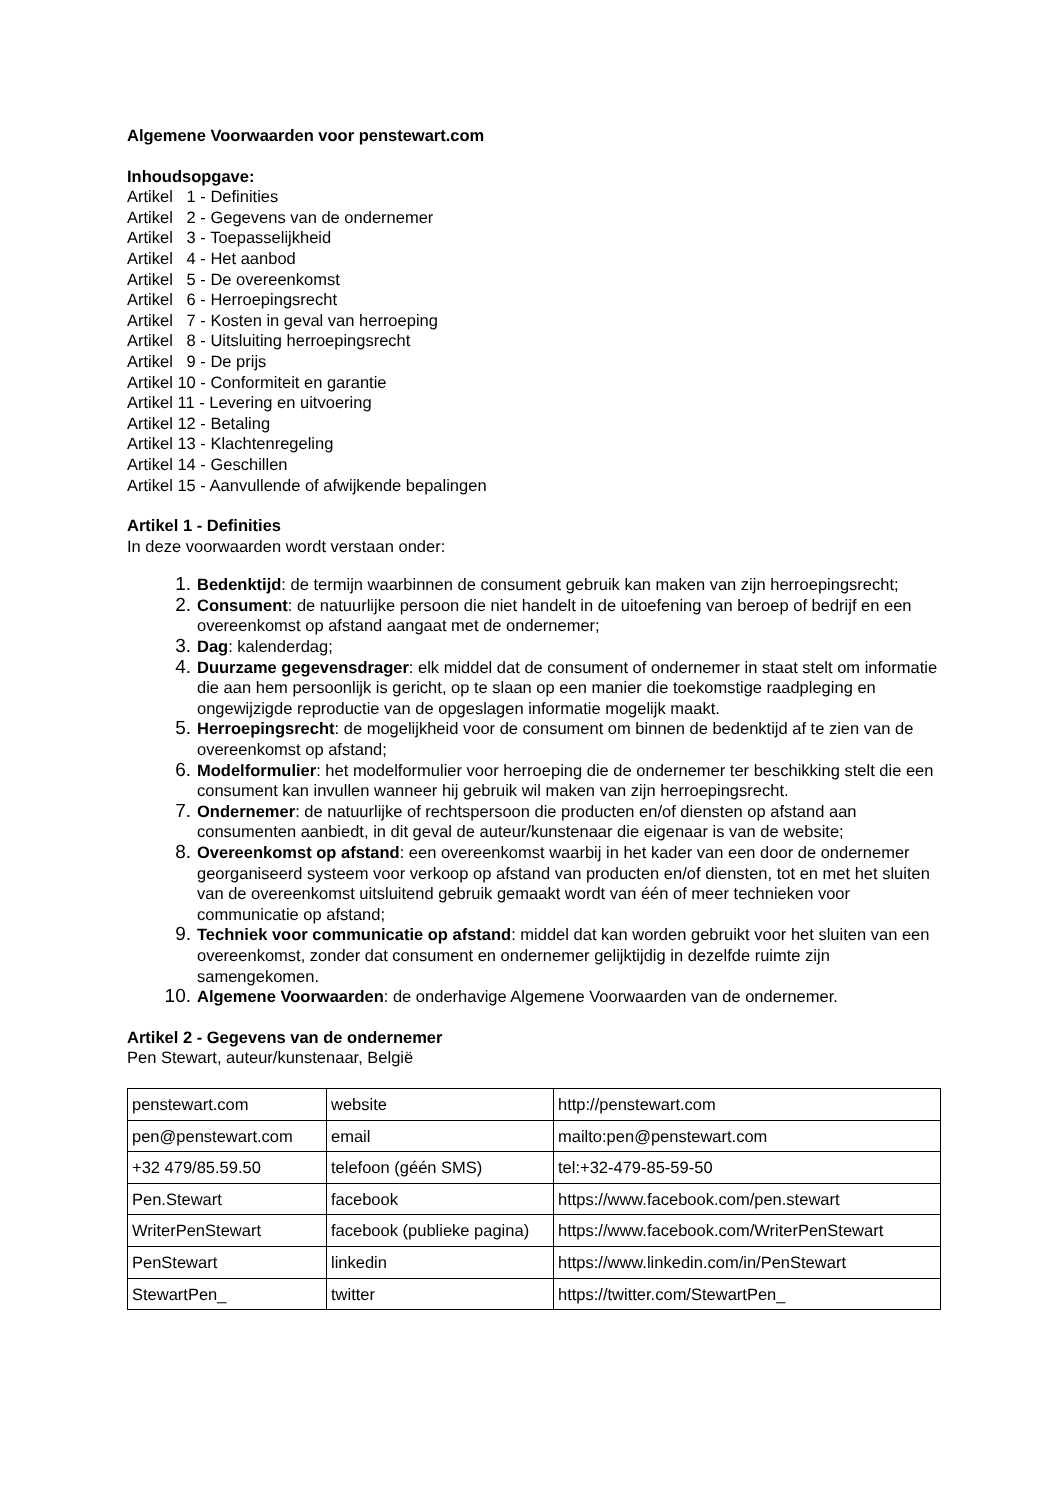Algemene Voorwaarden voor penstewart.com
Inhoudsopgave:
Artikel 1 - Definities
Artikel 2 - Gegevens van de ondernemer
Artikel 3 - Toepasselijkheid
Artikel 4 - Het aanbod
Artikel 5 - De overeenkomst
Artikel 6 - Herroepingsrecht
Artikel 7 - Kosten in geval van herroeping
Artikel 8 - Uitsluiting herroepingsrecht
Artikel 9 - De prijs
Artikel 10 - Conformiteit en garantie
Artikel 11 - Levering en uitvoering
Artikel 12 - Betaling
Artikel 13 - Klachtenregeling
Artikel 14 - Geschillen
Artikel 15 - Aanvullende of afwijkende bepalingen
Artikel 1 - Definities
In deze voorwaarden wordt verstaan onder:
1. Bedenktijd: de termijn waarbinnen de consument gebruik kan maken van zijn herroepingsrecht;
2. Consument: de natuurlijke persoon die niet handelt in de uitoefening van beroep of bedrijf en een overeenkomst op afstand aangaat met de ondernemer;
3. Dag: kalenderdag;
4. Duurzame gegevensdrager: elk middel dat de consument of ondernemer in staat stelt om informatie die aan hem persoonlijk is gericht, op te slaan op een manier die toekomstige raadpleging en ongewijzigde reproductie van de opgeslagen informatie mogelijk maakt.
5. Herroepingsrecht: de mogelijkheid voor de consument om binnen de bedenktijd af te zien van de overeenkomst op afstand;
6. Modelformulier: het modelformulier voor herroeping die de ondernemer ter beschikking stelt die een consument kan invullen wanneer hij gebruik wil maken van zijn herroepingsrecht.
7. Ondernemer: de natuurlijke of rechtspersoon die producten en/of diensten op afstand aan consumenten aanbiedt, in dit geval de auteur/kunstenaar die eigenaar is van de website;
8. Overeenkomst op afstand: een overeenkomst waarbij in het kader van een door de ondernemer georganiseerd systeem voor verkoop op afstand van producten en/of diensten, tot en met het sluiten van de overeenkomst uitsluitend gebruik gemaakt wordt van één of meer technieken voor communicatie op afstand;
9. Techniek voor communicatie op afstand: middel dat kan worden gebruikt voor het sluiten van een overeenkomst, zonder dat consument en ondernemer gelijktijdig in dezelfde ruimte zijn samengekomen.
10. Algemene Voorwaarden: de onderhavige Algemene Voorwaarden van de ondernemer.
Artikel 2 - Gegevens van de ondernemer
Pen Stewart, auteur/kunstenaar, België
| penstewart.com | website | http://penstewart.com |
| pen@penstewart.com | email | mailto:pen@penstewart.com |
| +32 479/85.59.50 | telefoon (géén SMS) | tel:+32-479-85-59-50 |
| Pen.Stewart | facebook | https://www.facebook.com/pen.stewart |
| WriterPenStewart | facebook (publieke pagina) | https://www.facebook.com/WriterPenStewart |
| PenStewart | linkedin | https://www.linkedin.com/in/PenStewart |
| StewartPen_ | twitter | https://twitter.com/StewartPen_ |